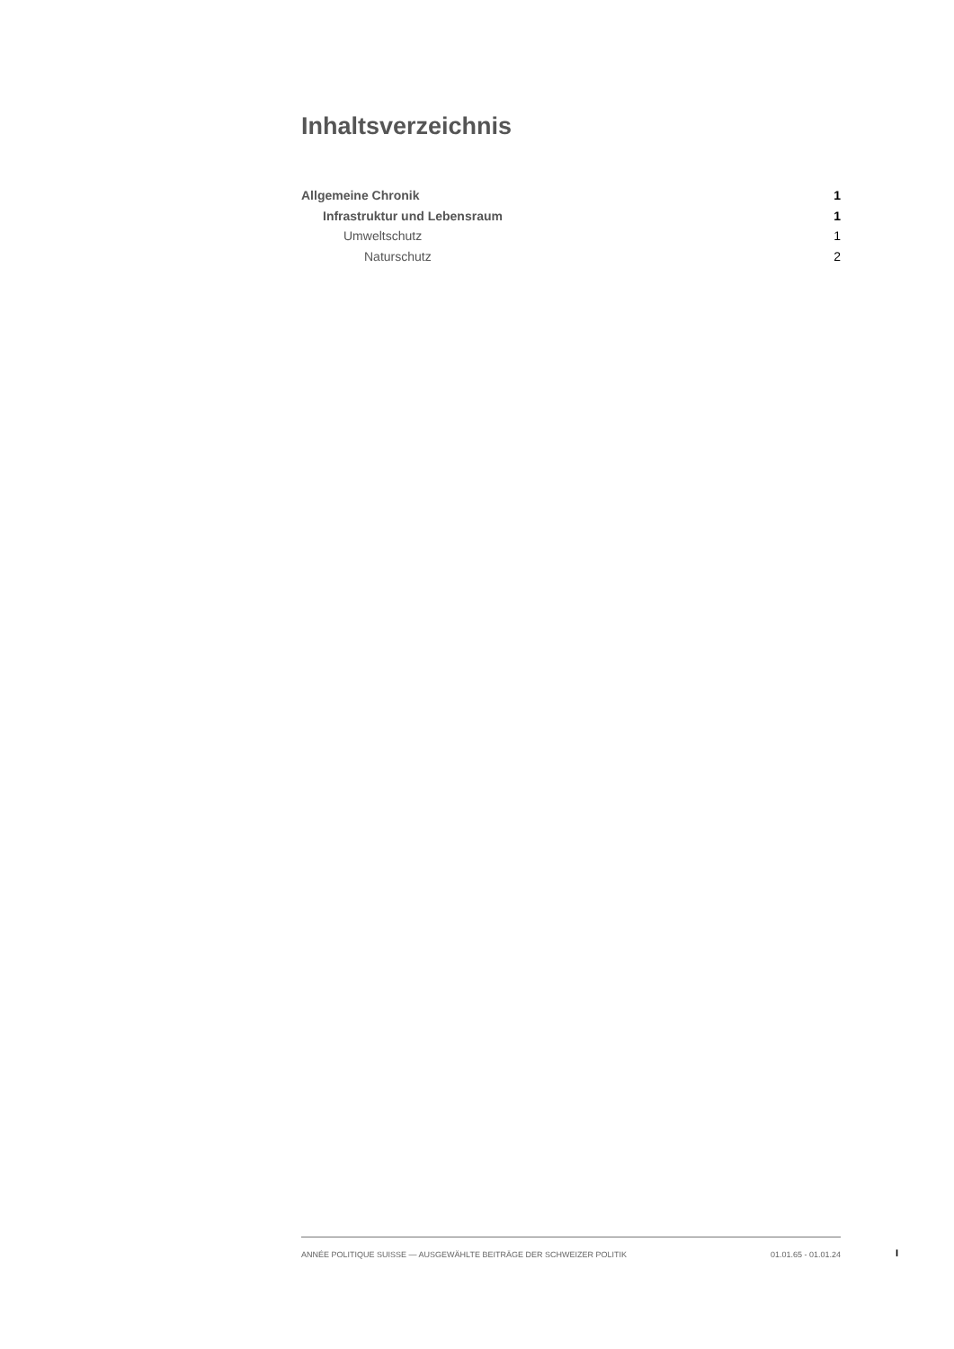Inhaltsverzeichnis
Allgemeine Chronik 1
Infrastruktur und Lebensraum 1
Umweltschutz 1
Naturschutz 2
ANNÉE POLITIQUE SUISSE — AUSGEWÄHLTE BEITRÄGE DER SCHWEIZER POLITIK 01.01.65 - 01.01.24
I